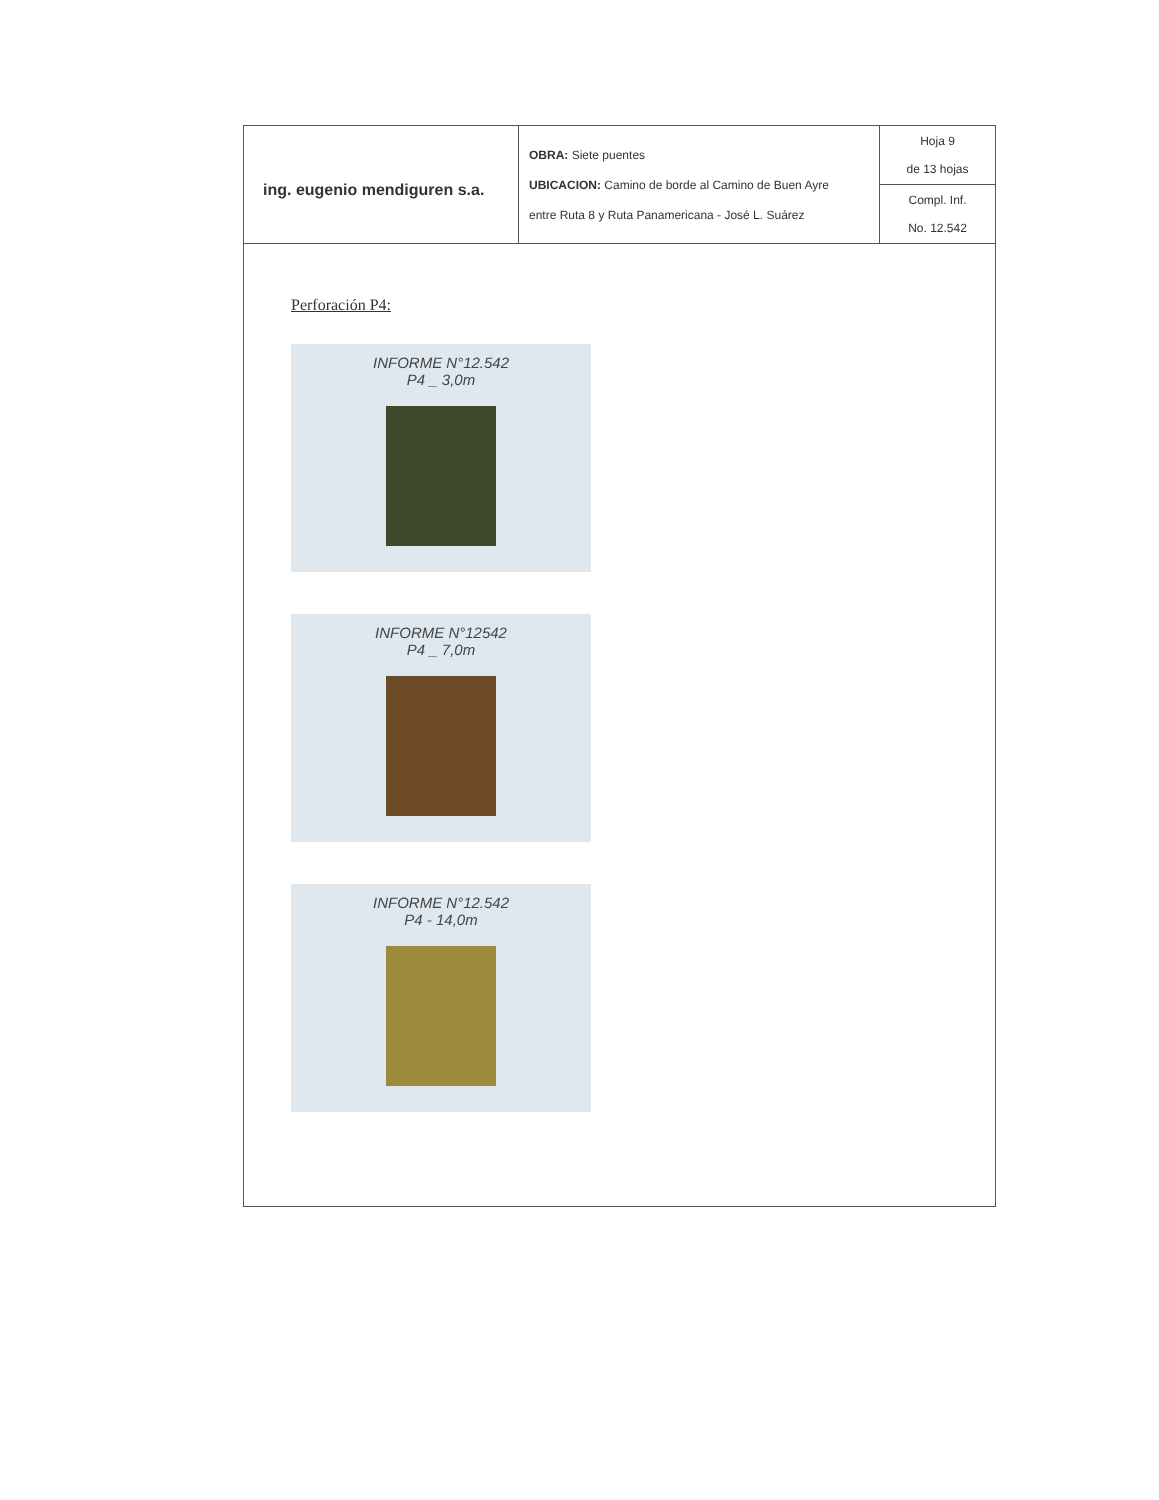| ing. eugenio mendiguren s.a. | OBRA: Siete puentes UBICACION: Camino de borde al Camino de Buen Ayre entre Ruta 8 y Ruta Panamericana - José L. Suárez | Hoja 9 de 13 hojas |
| | | Compl. Inf. No. 12.542 |
Perforación P4:
INFORME N°12.542
P4 _ 3,0m
INFORME N°12542
P4 _ 7,0m
INFORME N°12.542
P4 - 14,0m